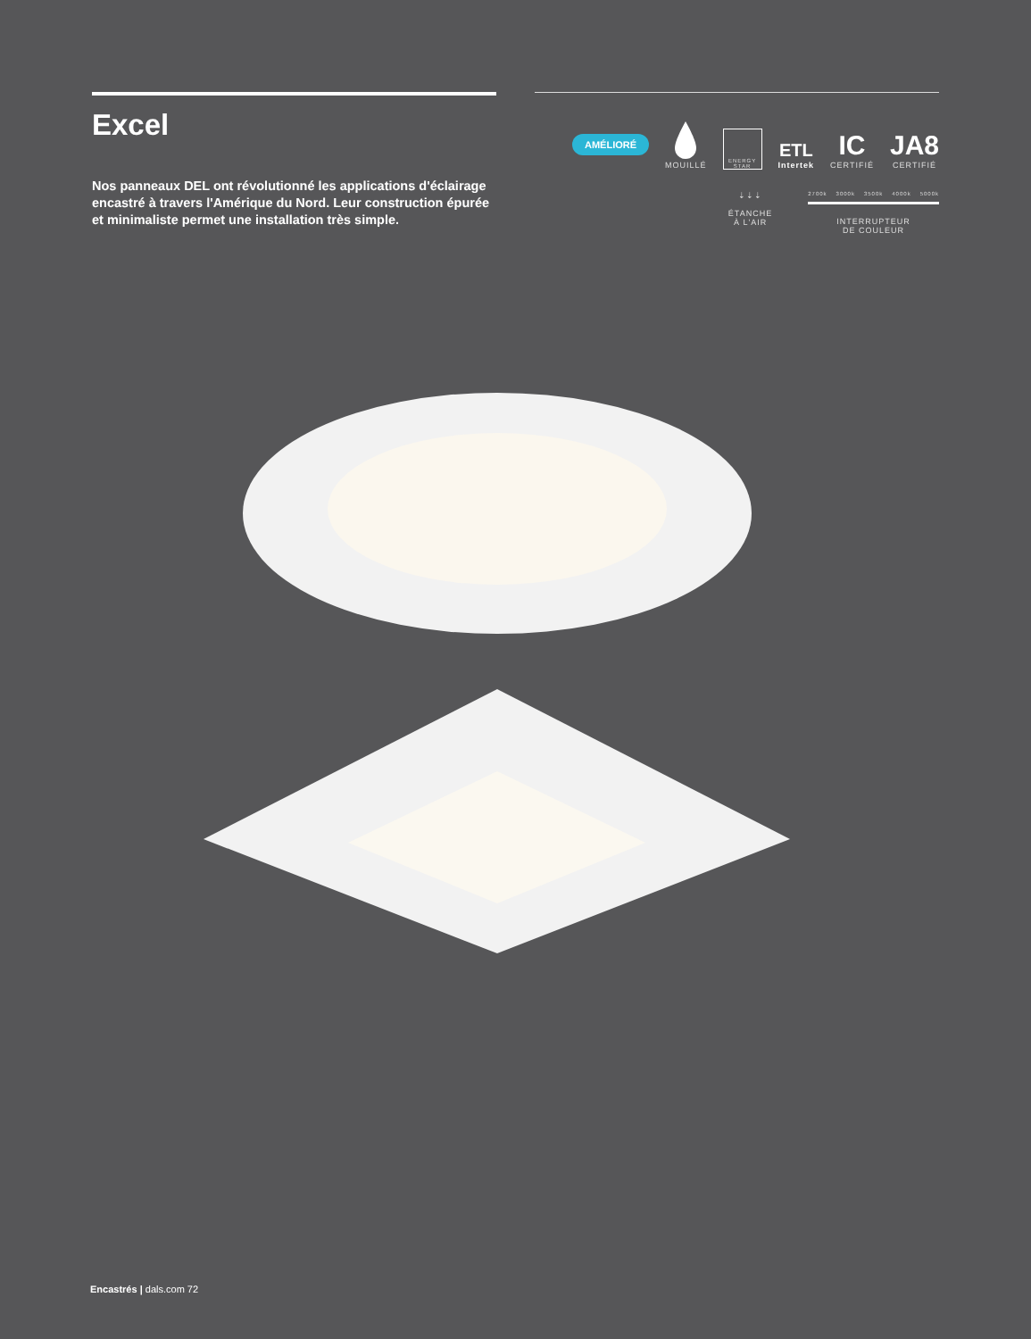Excel
Nos panneaux DEL ont révolutionné les applications d'éclairage encastré à travers l'Amérique du Nord. Leur construction épurée et minimaliste permet une installation très simple.
AMÉLIORÉ
MOUILLÉ
ENERGY STAR
ETL
Intertek
IC
CERTIFIÉ
JA8
CERTIFIÉ
⇣⇣⇣
ÉTANCHE
À L'AIR
2700k 3000k 3500k 4000k 5000k
INTERRUPTEUR
DE COULEUR
Encastrés | dals.com 72